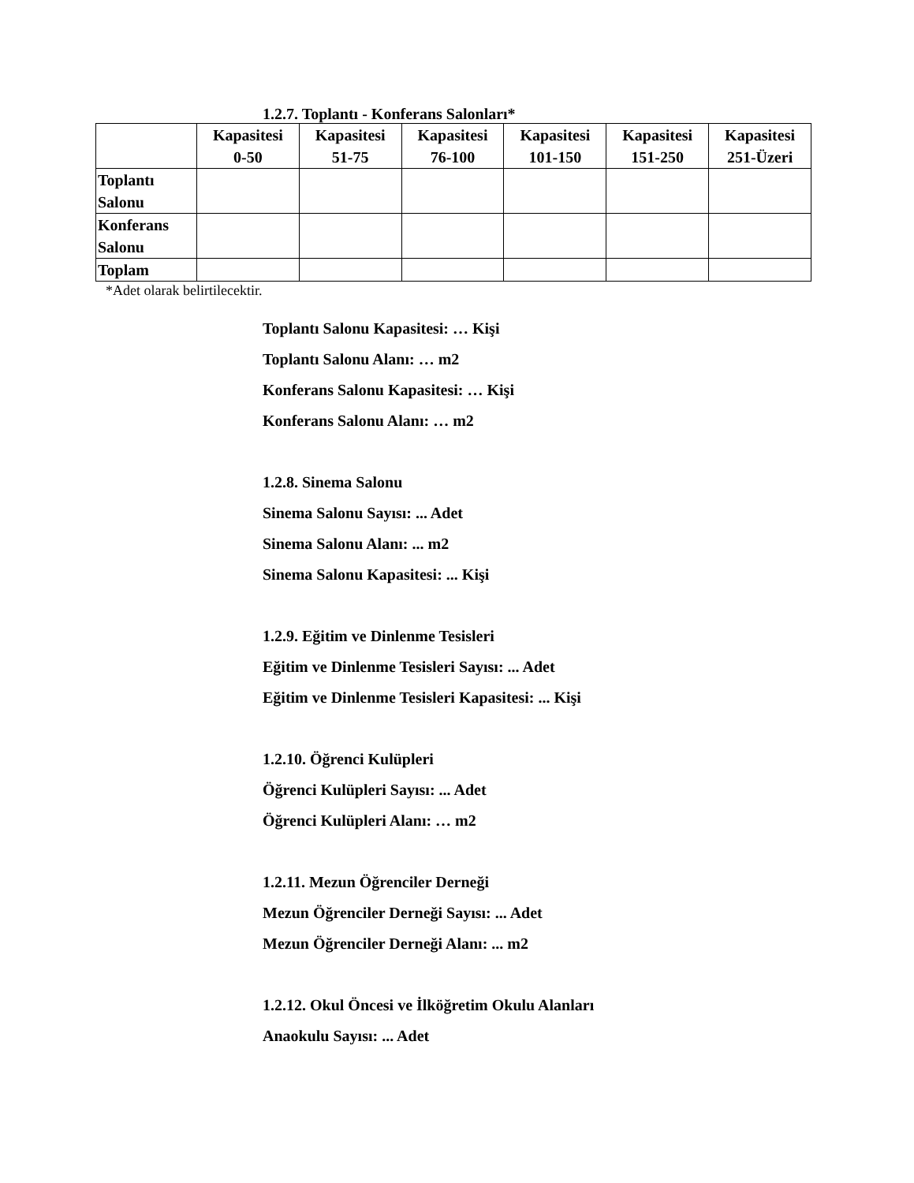1.2.7. Toplantı - Konferans Salonları*
| | Kapasitesi 0-50 | Kapasitesi 51-75 | Kapasitesi 76-100 | Kapasitesi 101-150 | Kapasitesi 151-250 | Kapasitesi 251-Üzeri |
| --- | --- | --- | --- | --- | --- | --- |
| Toplantı Salonu | | | | | | |
| Konferans Salonu | | | | | | |
| Toplam | | | | | | |
*Adet olarak belirtilecektir.
Toplantı Salonu Kapasitesi: … Kişi
Toplantı Salonu Alanı: … m2
Konferans Salonu Kapasitesi: … Kişi
Konferans Salonu Alanı: … m2
1.2.8. Sinema Salonu
Sinema Salonu Sayısı: ... Adet
Sinema Salonu Alanı: ... m2
Sinema Salonu Kapasitesi: ... Kişi
1.2.9. Eğitim ve Dinlenme Tesisleri
Eğitim ve Dinlenme Tesisleri Sayısı: ... Adet
Eğitim ve Dinlenme Tesisleri Kapasitesi: ... Kişi
1.2.10. Öğrenci Kulüpleri
Öğrenci Kulüpleri Sayısı: ... Adet
Öğrenci Kulüpleri Alanı: … m2
1.2.11. Mezun Öğrenciler Derneği
Mezun Öğrenciler Derneği Sayısı: ... Adet
Mezun Öğrenciler Derneği Alanı: ... m2
1.2.12. Okul Öncesi ve İlköğretim Okulu Alanları
Anaokulu Sayısı: ... Adet